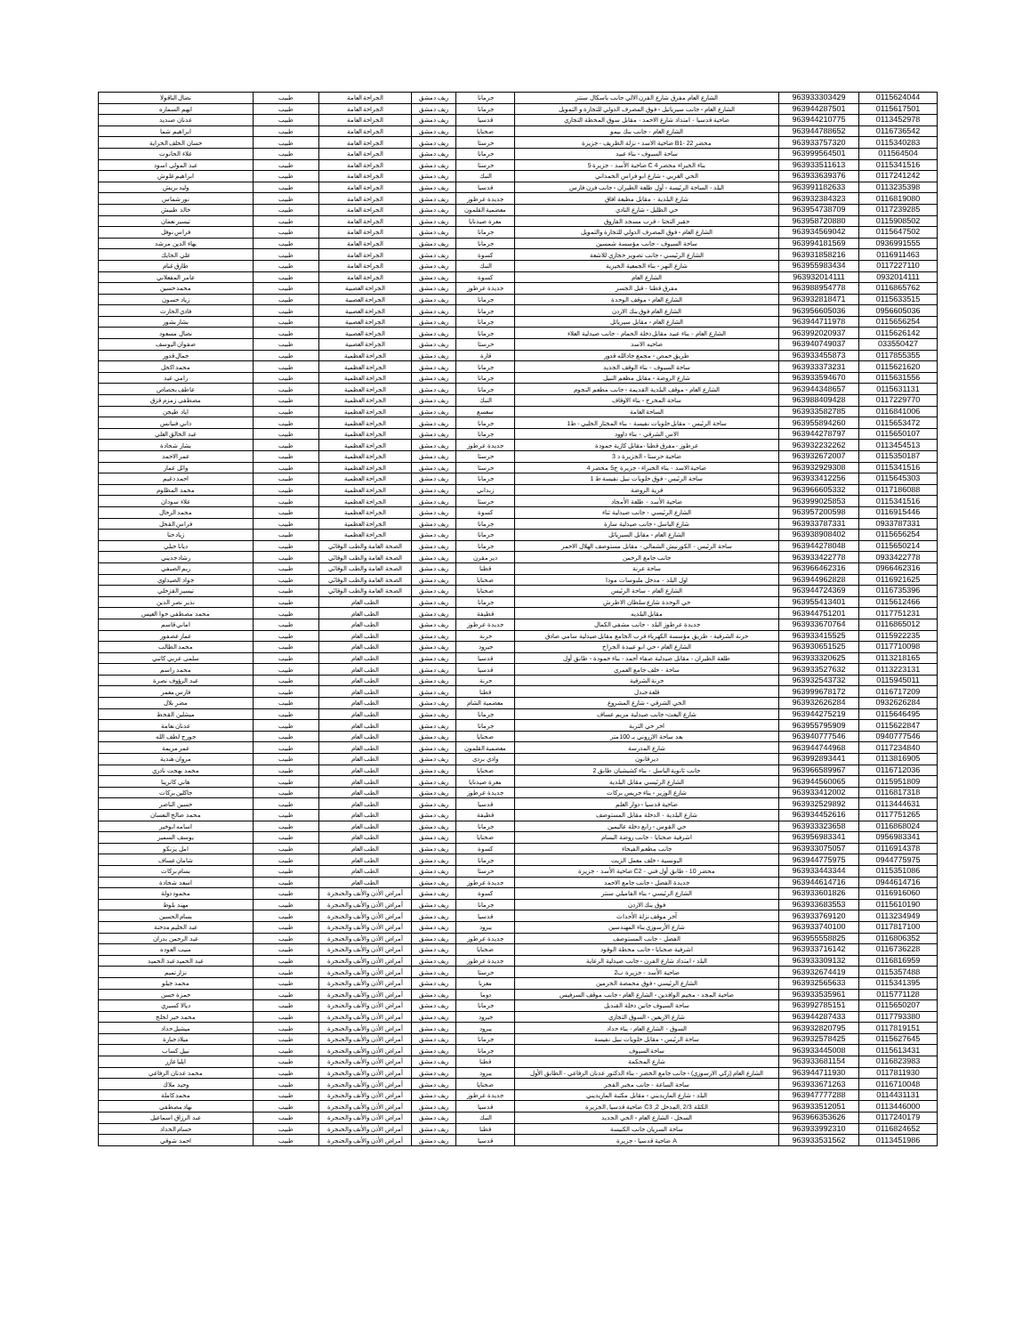| نضال الناقولا | طبيب | الجراحة العامة | ريف دمشق | جرمانا | الشارع العام مفرق شارع الفرن الالي جانب باسكال سنتر | 963933303429 | 0115624044 |
| ايهم السماره | طبيب | الجراحة العامة | ريف دمشق | جرمانا | الشارع العام - جانب سيرياتيل - فوق المصرف الدولي للتجارة و التمويل | 963944287501 | 0115617501 |
| عدنان صنديد | طبيب | الجراحة العامة | ريف دمشق | قدسيا | ضاحية قدسيا - امتداد شارع الاحمد - مقابل سوق المحطة التجاري | 963944210775 | 0113452978 |
| ابراهيم شما | طبيب | الجراحة العامة | ريف دمشق | صحنايا | الشارع العام - جانب بنك بيمو | 963944788652 | 0116736542 |
| حسان الخلف الخراية | طبيب | الجراحة العامة | ريف دمشق | حرستا | محضر 22 -B1 ضاحية الاسد - نزلة الظريف - جزيرة | 963933757320 | 0115340283 |
| علاء الحانوت | طبيب | الجراحة العامة | ريف دمشق | جرمانا | ساحة السيوف - بناء عبيد | 963999564501 | 011564504 |
| عبد المولى اسود | طبيب | الجراحة العامة | ريف دمشق | حرستا | بناء الخبراء محضر C 4 ضاحية الأسد - جزيرة 5 | 963933511613 | 0115341516 |
| ابراهيم علوش | طبيب | الجراحة العامة | ريف دمشق | النبك | الحي الغربي - شارع ابو فراس الحمداني | 963933639376 | 0117241242 |
| وليد بريش | طبيب | الجراحة العامة | ريف دمشق | قدسيا | البلد - الساحة الرئيسة - أول طلعة الطيران - جانب فرن فارس | 963991182633 | 0113235398 |
| نور شماس | طبيب | الجراحة العامة | ريف دمشق | جديدة عرطوز | شارع البلدية - مقابل مطبعة افاق | 963932384323 | 0116819080 |
| خالد طبيش | طبيب | الجراحة العامة | ريف دمشق | معضمية القلمون | حي الظليل - شارع النادي | 963954738709 | 0117239285 |
| تيسير نعمان | طبيب | الجراحة العامة | ريف دمشق | معرة صيدنايا | حقير التحتا - قرب مسجد الفاروق | 963958720880 | 0115908502 |
| فراس نوفل | طبيب | الجراحة العامة | ريف دمشق | جرمانا | الشارع العام - فوق المصرف الدولي للتجارة والتمويل | 963934569042 | 0115647502 |
| بهاء الدين مرشد | طبيب | الجراحة العامة | ريف دمشق | جرمانا | ساحة السيوف - جانب مؤسسة شمسين | 963994181569 | 0936991555 |
| علي الحايك | طبيب | الجراحة العامة | ريف دمشق | كسوة | الشارع الرئيسي - جانب تصوير حجازي للاشعة | 963931858216 | 0116911463 |
| طارق غنام | طبيب | الجراحة العامة | ريف دمشق | النبك | شارع النهر - بناء الجمعية الخيرية | 963955983434 | 0117227110 |
| عامر المفعلاني | طبيب | الجراحة العامة | ريف دمشق | كسوة | الشارع العام | 963932014111 | 0932014111 |
| محمد حسين | طبيب | الجراحة العصبية | ريف دمشق | جديدة عرطوز | مفرق قطنا - قبل الجسر | 963988954778 | 0116865762 |
| زياد حسون | طبيب | الجراحة العصبية | ريف دمشق | جرمانا | الشارع العام - موقف الوحدة | 963932818471 | 0115633515 |
| فادي الحارث | طبيب | الجراحة العصبية | ريف دمشق | جرمانا | الشارع العام فوق بنك الاردن | 963956605036 | 0956605036 |
| بشار بشور | طبيب | الجراحة العصبية | ريف دمشق | جرمانا | الشارع العام - مقابل سيرياتل | 963944711978 | 0115656254 |
| نضال مسعود | طبيب | الجراحة العصبية | ريف دمشق | جرمانا | الشارع العام - بناء عبيد مقابل دخلة الحمام - جانب صيدلية العلاء | 963992020937 | 0115626142 |
| صفوان اليوسف | طبيب | الجراحة العصبية | ريف دمشق | حرستا | ضاحيه الاسد | 963940749037 | 033550427 |
| جمال قدور | طبيب | الجراحة العظمية | ريف دمشق | قارة | طريق حمص - مجمع جادالله قدور | 963933455873 | 0117855355 |
| محمد اكحل | طبيب | الجراحة العظمية | ريف دمشق | جرمانا | ساحة السيوف - بناء الوقف الجديد | 963933373231 | 0115621620 |
| رامي عيد | طبيب | الجراحة العظمية | ريف دمشق | جرمانا | شارع الروضة - مقابل مطعم النبيل | 963933594670 | 0115631556 |
| عاطف بحصاص | طبيب | الجراحة العظمية | ريف دمشق | جرمانا | الشارع العام - موقف البلدية القديمة - جانب مطعم النجوم | 963944348657 | 0115631131 |
| مصطفى زمزم قزق | طبيب | الجراحة العظمية | ريف دمشق | النبك | ساحة المخرج - بناء الاوقاف | 963988409428 | 0117229770 |
| اياد طيجن | طبيب | الجراحة العظمية | ريف دمشق | سعسع | الساحة العامة | 963933582785 | 0116841006 |
| داني فنيانس | طبيب | الجراحة العظمية | ريف دمشق | جرمانا | ساحة الرئيس - مقابل حلويات نفيسة - بناء المختار الحلبي - ط1 | 963955894260 | 0115653472 |
| عبد الخالق العلي | طبيب | الجراحة العظمية | ريف دمشق | جرمانا | الاس الشرقي - بناء داوود | 963944278797 | 0115650107 |
| بشار شحادة | طبيب | الجراحة العظمية | ريف دمشق | جديدة عرطوز | عرطوز -مفرق قطنا -مقابل كازية حمودة | 963932232262 | 0113454513 |
| عمر الاحمد | طبيب | الجراحة العظمية | ريف دمشق | حرستا | ضاحية حرستا - الجزيرة د 3 | 963932672007 | 0115350187 |
| وائل عمار | طبيب | الجراحة العظمية | ريف دمشق | حرستا | ضاحية الاسد - بناء الخبراء - جزيرة ج5 محضر 4 | 963932929308 | 0115341516 |
| احمد دغيم | طبيب | الجراحة العظمية | ريف دمشق | جرمانا | ساحة الرئيس - فوق حلويات نبيل نفيسة ط 1 | 963933412256 | 0115645303 |
| محمد المظلوم | طبيب | الجراحة العظمية | ريف دمشق | زبداني | قرية الروضة | 963966605332 | 0117186088 |
| علاء سودان | طبيب | الجراحة العظمية | ريف دمشق | حرستا | ضاحية الأسد - طلعة الأمجاد | 963999025853 | 0115341516 |
| محمد الرحال | طبيب | الجراحة العظمية | ريف دمشق | كسوة | الشارع الرئيسي - جانب صيدلية ثناء | 963957200598 | 0116915446 |
| فراس القحل | طبيب | الجراحة العظمية | ريف دمشق | جرمانا | شارع الباسل - جانب صيدلية سارة | 963933787331 | 0933787331 |
| زياد حنا | طبيب | الجراحة العظمية | ريف دمشق | جرمانا | الشارع العام - مقابل السيرياتل | 963938908402 | 0115656254 |
| ديانا جبلي | طبيب | الصحة العامة والطب الوقائي | ريف دمشق | جرمانا | ساحة الرئيس - الكورنيش الشمالي - مقابل مستوصف الهلال الاحمر | 963944278048 | 0115650214 |
| رشاد جديني | طبيب | الصحة العامة والطب الوقائي | ريف دمشق | دير مقرن | جانب جامع الرحمن | 963933422778 | 0933422778 |
| ريم الصيفي | طبيب | الصحة العامة والطب الوقائي | ريف دمشق | قطنا | ساحة عرنة | 963966462316 | 0966462316 |
| جواد الصيداوي | طبيب | الصحة العامة والطب الوقائي | ريف دمشق | صحنايا | اول البلد - مدخل ملبوسات مودا | 963944962828 | 0116921625 |
| تيسير القزحلي | طبيب | الصحة العامة والطب الوقائي | ريف دمشق | صحنايا | الشارع العام - ساحة الرئيس | 963944724369 | 0116735396 |
| نذير نصر الدين | طبيب | الطب العام | ريف دمشق | جرمانا | حي الوحدة شارع سلطان الاطرش | 963955413401 | 0115612466 |
| محمد مصطفى حوا العيس | طبيب | الطب العام | ريف دمشق | قطيفة | مقابل البلديه | 963944751201 | 0117751231 |
| اماني قاسم | طبيب | الطب العام | ريف دمشق | جديدة عرطوز | جديدة عرطوز البلد - جانب مشفى الكمال | 963933670764 | 0116865012 |
| عمار عصفور | طبيب | الطب العام | ريف دمشق | حرنة | حرنة الشرقية - طريق مؤسسة الكهرباء قرب الجامع مقابل صيدلية سامي صادق | 963933415525 | 0115922235 |
| محمد الطالب | طبيب | الطب العام | ريف دمشق | جيرود | الشارع العام - حي ابو عبيدة الجراح | 963930651525 | 0117710098 |
| سلمى عربي كاتبي | طبيب | الطب العام | ريف دمشق | قدسيا | طلعة الطيران - مقابل صيدلية صفاء أحمد - بناء حمودة - طابق أول | 963933320625 | 0113218165 |
| محمد راسم | طبيب | الطب العام | ريف دمشق | قدسيا | ساحة - خلف جامع العمري | 963933527632 | 0113223131 |
| عبد الرؤوف نصرة | طبيب | الطب العام | ريف دمشق | حرنة | حرنة الشرقية | 963932543732 | 0115945011 |
| فارس معمر | طبيب | الطب العام | ريف دمشق | قطنا | قلعة جندل | 963999678172 | 0116717209 |
| مضر بلال | طبيب | الطب العام | ريف دمشق | معضمية الشام | الحي الشرقي - شارع المشروع | 963932626284 | 0932626284 |
| ميشلين القحط | طبيب | الطب العام | ريف دمشق | جرمانا | شارع البعث- جانب صيدلية مريم عساف | 963944275219 | 0115646495 |
| عدنان نعامة | طبيب | الطب العام | ريف دمشق | جرمانا | اخر حي التربة | 963955795909 | 0115622847 |
| جورج لطف الله | طبيب | الطب العام | ريف دمشق | صحنايا | بعد ساحة الازروني بـ 100متر | 963940777546 | 0940777546 |
| عمر مريمة | طبيب | الطب العام | ريف دمشق | معضمية القلمون | شارع المدرسة | 963944744968 | 0117234840 |
| مروان هندية | طبيب | الطب العام | ريف دمشق | وادي بردى | دير قانون | 963992893441 | 0113816905 |
| محمد بهجت نادري | طبيب | الطب العام | ريف دمشق | صحنايا | جانب ثانوية الباسل - بناء كشيشيان طابق 2 | 963966589967 | 0116712036 |
| هاني كاترينا | طبيب | الطب العام | ريف دمشق | معرة صيدنايا | الشارع الرئيسي مقابل البلدية | 963944560065 | 0115951809 |
| جاكلين بركات | طبيب | الطب العام | ريف دمشق | جديدة عرطوز | شارع الوزير - بناء جريس بركات | 963933412002 | 0116817318 |
| حسين الناصر | طبيب | الطب العام | ريف دمشق | قدسيا | ضاحية قدسيا - دوار العلم | 963932529892 | 0113444631 |
| محمد صالح النعسان | طبيب | الطب العام | ريف دمشق | قطيفة | شارع البلدية - الدخلة مقابل المستوصف | 963934452616 | 0117751265 |
| اسامه ابوخير | طبيب | الطب العام | ريف دمشق | جرمانا | حي القوس - رابع دخلة عاليمين | 963933323658 | 0116868024 |
| يوسف السمير | طبيب | الطب العام | ريف دمشق | صحنايا | اشرفية صحنايا - جانب روضة البسام | 963956983341 | 0956983341 |
| امل يزنكو | طبيب | الطب العام | ريف دمشق | كسوة | جانب مطعم الفيحاء | 963933075057 | 0116914378 |
| شامان عساف | طبيب | الطب العام | ريف دمشق | جرمانا | اليونسية - خلف معمل الزيت | 963944775975 | 0944775975 |
| بسام بركات | طبيب | الطب العام | ريف دمشق | حرستا | محضر 10 - طابق أول فني - C2 ضاحية الأسد - جزيرة | 963933443344 | 0115351086 |
| اسعد شحادة | طبيب | الطب العام | ريف دمشق | جديدة عرطوز | جديدة الفضل - جانب جامع الاحمد | 963944614716 | 0944614716 |
| محمود دولة | طبيب | أمراض الأذن والأنف والحنجرة | ريف دمشق | كسوة | الشارع الرئيسي - بناء الفاميلي سنتر | 963933601826 | 0116916060 |
| مهند بلوط | طبيب | أمراض الأذن والأنف والحنجرة | ريف دمشق | جرمانا | فوق بنك الاردن | 963933683553 | 0115610190 |
| بسام الحسين | طبيب | أمراض الأذن والأنف والحنجرة | ريف دمشق | قدسيا | آخر موقف نزلة الأحداث | 963933769120 | 0113234949 |
| عبد الحليم مدخنة | طبيب | أمراض الأذن والأنف والحنجرة | ريف دمشق | يبرود | شارع الأرسوزي بناء المهندسين | 963933740100 | 0117817100 |
| عبد الرحمن بدران | طبيب | أمراض الأذن والأنف والحنجرة | ريف دمشق | جديدة عرطوز | الفضل - جانب المستوصف | 963955558825 | 0116806352 |
| منيب العوده | طبيب | أمراض الأذن والأنف والحنجرة | ريف دمشق | صحنايا | اشرفية صحنايا - جانب محطة الوقود | 963933716142 | 0116736228 |
| عبد الحميد عبد الحميد | طبيب | أمراض الأذن والأنف والحنجرة | ريف دمشق | جديدة عرطوز | البلد - امتداد شارع الفرن - جانب صيدلية الرعاية | 963933309132 | 0116816959 |
| نزار تميم | طبيب | أمراض الأذن والأنف والحنجرة | ريف دمشق | حرستا | ضاحية الأسد - جزيرة ب2 | 963932674419 | 0115357488 |
| محمد جيلو | طبيب | أمراض الأذن والأنف والحنجرة | ريف دمشق | معربا | الشارع الرئيسي - فوق محمصة الحرمين | 963932565633 | 0115341395 |
| حمزة حسن | طبيب | أمراض الأذن والأنف والحنجرة | ريف دمشق | دوما | ضاحية المجد - مخيم الوافدين - الشارع العام - جانب موقف السرفيس | 963933535961 | 0115771128 |
| ديالا كسيري | طبيب | أمراض الأذن والأنف والحنجرة | ريف دمشق | جرمانا | ساحة السيوف جانين دخلة القنديل | 963992785151 | 0115650207 |
| محمد خير لحلح | طبيب | أمراض الأذن والأنف والحنجرة | ريف دمشق | جيرود | شارع الاربعين - السوق التجاري | 963944287433 | 0117793380 |
| ميشيل حداد | طبيب | أمراض الأذن والأنف والحنجرة | ريف دمشق | يبرود | السوق - الشارع العام - بناء حداد | 963932820795 | 0117819151 |
| ميلاد جبارة | طبيب | أمراض الأذن والأنف والحنجرة | ريف دمشق | جرمانا | ساحة الرئيس - مقابل حلويات نبيل نفيسة | 963932578425 | 0115627645 |
| نبيل كساب | طبيب | أمراض الأذن والأنف والحنجرة | ريف دمشق | جرمانا | ساحة السيوف | 963933445008 | 0115613431 |
| ايليا عازر | طبيب | أمراض الأذن والأنف والحنجرة | ريف دمشق | قطنا | شارع المحكمة | 963933681154 | 0116823983 |
| محمد عدنان الرفاعي | طبيب | أمراض الأذن والأنف والحنجرة | ريف دمشق | يبرود | الشارع العام (زكي الارسوزي) - جانب جامع الخضر - بناء الدكتور عدنان الرفاعي - الطابق الأول | 963944711930 | 0117811930 |
| وحيد ملاك | طبيب | أمراض الأذن والأنف والحنجرة | ريف دمشق | صحنايا | ساحة الساعة - جانب مخبر الفجر | 963933671263 | 0116710048 |
| محمد كاملة | طبيب | أمراض الأذن والأنف والحنجرة | ريف دمشق | جديدة عرطوز | البلد - شارع الماريديني - مقابل مكتبة الماريديني | 963947777288 | 0114431131 |
| نهاد مصطفى | طبيب | أمراض الأذن والأنف والحنجرة | ريف دمشق | قدسيا | الكتلة 2/3 ,المدخل 2, C3 ضاحية قدسيا ,الجزيرة | 963933512051 | 0113446000 |
| عبد الرزاق اسماعيل | طبيب | أمراض الأذن والأنف والحنجرة | ريف دمشق | النبك | السحل - الشارع العام - الحي الجديد | 963966353626 | 0117240179 |
| حسام الحداد | طبيب | أمراض الأذن والأنف والحنجرة | ريف دمشق | قطنا | ساحة السريان جانب الكنيسة | 963933992310 | 0116824652 |
| احمد شوقي | طبيب | أمراض الأذن والأنف والحنجرة | ريف دمشق | قدسيا | A ضاحية قدسيا - جزيرة | 963933531562 | 0113451986 |